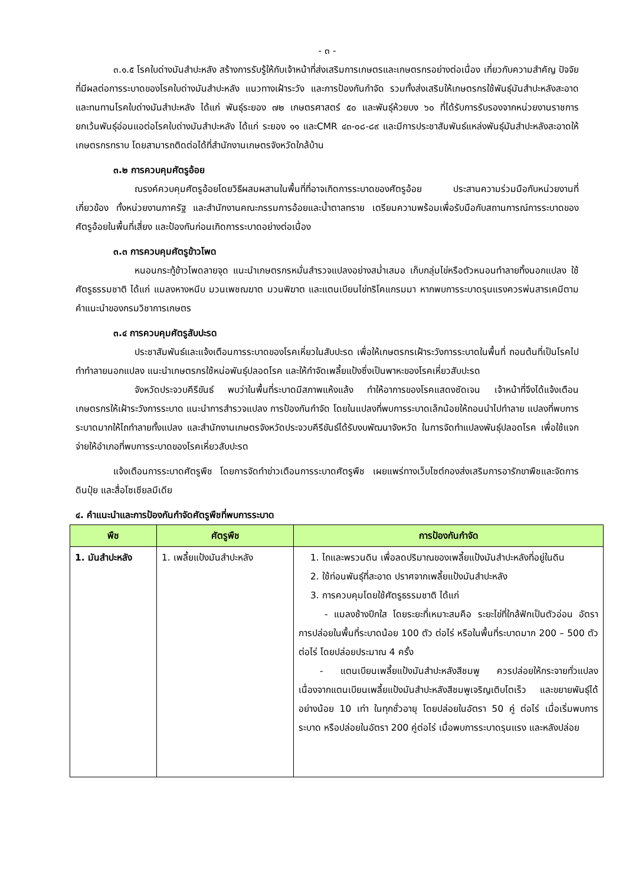- ๓ -
๓.๑.๕ โรคใบด่างมันสำปะหลัง สร้างการรับรู้ให้กับเจ้าหน้าที่ส่งเสริมการเกษตรและเกษตรกรอย่างต่อเนื่อง เกี่ยวกับความสำคัญ ปัจจัยที่มีผลต่อการระบาดของโรคใบด่างมันสำปะหลัง แนวทางเฝ้าระวัง และการป้องกันกำจัด รวมทั้งส่งเสริมให้เกษตรกรใช้พันธุ์มันสำปะหลังสะอาดและทนทานโรคใบด่างมันสำปะหลัง ได้แก่ พันธุ์ระยอง ๗๒ เกษตรศาสตร์ ๕๐ และพันธุ์ห้วยบง ๖๐ ที่ได้รับการรับรองจากหน่วยงานราชการ ยกเว้นพันธุ์อ่อนแอต่อโรคใบด่างมันสำปะหลัง ได้แก่ ระยอง ๑๑ และCMR ๔๓-๐๘-๘๙ และมีการประชาสัมพันธ์แหล่งพันธุ์มันสำปะหลังสะอาดให้เกษตรกรทราบ โดยสามารถติดต่อได้ที่สำนักงานเกษตรจังหวัดใกล้บ้าน
๓.๒ การควบคุมศัตรูอ้อย
ณรงค์ควบคุมศัตรูอ้อยโดยวิธีผสมผสานในพื้นที่ที่อาจเกิดการระบาดของศัตรูอ้อย ประสานความร่วมมือกับหน่วยงานที่เกี่ยวข้อง ทั้งหน่วยงานภาครัฐ และสำนักงานคณะกรรมการอ้อยและน้ำตาลทราย เตรียมความพร้อมเพื่อรับมือกับสถานการณ์การระบาดของศัตรูอ้อยในพื้นที่เสี่ยง และป้องกันก่อนเกิดการระบาดอย่างต่อเนื่อง
๓.๓ การควบคุมศัตรูข้าวโพด
หนอนกระทู้ข้าวโพดลายจุด แนะนำเกษตรกรหมั่นสำรวจแปลงอย่างสม่ำเสมอ เก็บกลุ่มไข่หรือตัวหนอนทำลายทิ้งนอกแปลง ใช้ศัตรูธรรมชาติ ได้แก่ แมลงหางหนีบ มวนเพชฌฆาต มวนพิฆาต และแตนเบียนไข่ทริโคแกรมมา หากพบการระบาดรุนแรงควรพ่นสารเคมีตามคำแนะนำของกรมวิชาการเกษตร
๓.๔ การควบคุมศัตรูสับปะรด
ประชาสัมพันธ์และแจ้งเตือนการระบาดของโรคเหี่ยวในสับปะรด เพื่อให้เกษตรกรเฝ้าระวังการระบาดในพื้นที่ ถอนต้นที่เป็นโรคไปทำทำลายนอกแปลง แนะนำเกษตรกรใช้หน่อพันธุ์ปลอดโรค และให้กำจัดเพลี้ยแป้งซึ่งเป็นพาหะของโรคเหี่ยวสับปะรด
จังหวัดประจวบคีรีขันธ์ พบว่าในพื้นที่ระบาดมีสภาพแห้งแล้ง ทำให้อาการของโรคแสดงชัดเจน เจ้าหน้าที่จึงได้แจ้งเตือนเกษตรกรให้เฝ้าระวังการระบาด แนะนำการสำรวจแปลง การป้องกันกำจัด โดยในแปลงที่พบการระบาดเล็กน้อยให้ถอนนำไปทำลาย แปลงที่พบการระบาดมากให้ไถทำลายทั้งแปลง และสำนักงานเกษตรจังหวัดประจวบคีรีขันธ์ได้รับงบพัฒนาจังหวัด ในการจัดทำแปลงพันธุ์ปลอดโรค เพื่อใช้แจกจ่ายให้อำเภอที่พบการระบาดของโรคเหี่ยวสับปะรด
แจ้งเตือนการระบาดศัตรูพืช โดยการจัดทำข่าวเตือนการระบาดศัตรูพืช เผยแพร่ทางเว็บไซต์กองส่งเสริมการอารักขาพืชและจัดการดินปุ๋ย และสื่อโซเชียลมีเดีย
๔. คำแนะนำและการป้องกันกำจัดศัตรูพืชที่พบการระบาด
| พืช | ศัตรูพืช | การป้องกันกำจัด |
| --- | --- | --- |
| 1. มันสำปะหลัง | 1. เพลี้ยแป้งมันสำปะหลัง | 1. ไถและพรวนดิน เพื่อลดปริมาณของเพลี้ยแป้งมันสำปะหลังที่อยู่ในดิน 2. ใช้ท่อนพันธุ์ที่สะอาด ปราศจากเพลี้ยแป้งมันสำปะหลัง 3. การควบคุมโดยใช้ศัตรูธรรมชาติ ได้แก่ - แมลงช้างปีกใส โดยระยะที่เหมาะสมคือ ระยะไข่ที่ใกล้ฟักเป็นตัวอ่อน อัตราการปล่อยในพื้นที่ระบาดน้อย 100 ตัว ต่อไร่ หรือในพื้นที่ระบาดมาก 200 – 500 ตัว ต่อไร่ โดยปล่อยประมาณ 4 ครั้ง - แตนเบียนเพลี้ยแป้งมันสำปะหลังสีชมพู ควรปล่อยให้กระจายทั่วแปลง เนื่องจากแตนเบียนเพลี้ยแป้งมันสำปะหลังสีชมพูเจริญเติบโตเร็ว และขยายพันธุ์ได้อย่างน้อย 10 เท่า ในทุกชั่วอายุ โดยปล่อยในอัตรา 50 คู่ ต่อไร่ เมื่อเริ่มพบการระบาด หรือปล่อยในอัตรา 200 คู่ต่อไร่ เมื่อพบการระบาดรุนแรง และหลังปล่อย |